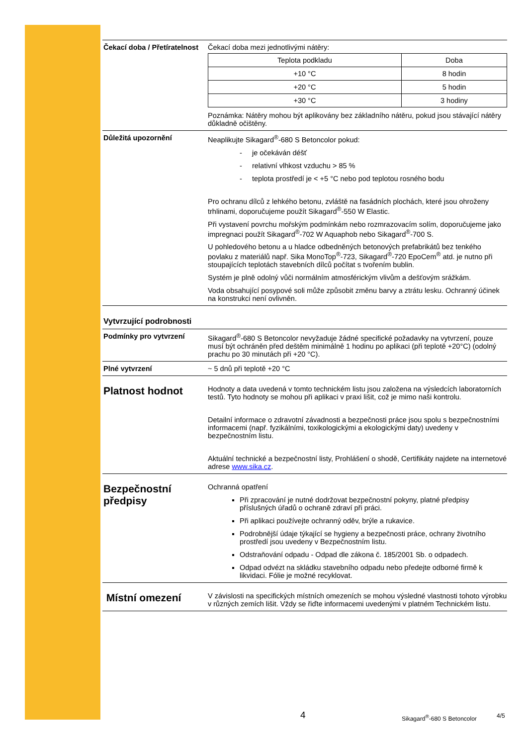Čekací doba / Přetíratelnost
Čekací doba mezi jednotlivými nátěry:
| Teplota podkladu | Doba |
| +10 °C | 8 hodin |
| +20 °C | 5 hodin |
| +30 °C | 3 hodiny |
Poznámka: Nátěry mohou být aplikovány bez základního nátěru, pokud jsou stávající nátěry důkladně očištěny.
Důležitá upozornění Neaplikujte Sikagard<sup>®</sup>-680 S Betoncolor pokud:
- je očekáván déšť
- relativní vlhkost vzduchu > 85 %
- teplota prostředí je < +5 °C nebo pod teplotou rosného bodu
Pro ochranu dílců z lehkého betonu, zvláště na fasádních plochách, které jsou ohroženy trhlinami, doporučujeme použít Sikagard<sup>®</sup>-550 W Elastic.
Při vystavení povrchu mořským podmínkám nebo rozmrazovacím solím, doporučujeme jako impregnaci použít Sikagard<sup>®</sup>-702 W Aquaphob nebo Sikagard<sup>®</sup>-700 S.
U pohledového betonu a u hladce odbedněných betonových prefabrikátů bez tenkého povlaku z materiálů např. Sika MonoTop<sup>®</sup>-723, Sikagard<sup>®</sup>-720 EpoCem<sup>®</sup> atd. je nutno při stoupajících teplotách stavebních dílců počítat s tvořením bublin.
Systém je plně odolný vůči normálním atmosférickým vlivům a dešťovým srážkám.
Voda obsahující posypové soli může způsobit změnu barvy a ztrátu lesku. Ochranný účinek na konstrukci není ovlivněn.
Vytvrzující podrobnosti
Podmínky pro vytvrzení Sikagard<sup>®</sup>-680 S Betoncolor nevyžaduje žádné specifické požadavky na vytvrzení, pouze musí být ochráněn před deštěm minimálně 1 hodinu po aplikaci (při teplotě +20°C) (odolný prachu po 30 minutách při +20 °C).
Plné vytvrzení ~ 5 dnů při teplotě +20 °C
Platnost hodnot
Hodnoty a data uvedená v tomto technickém listu jsou založena na výsledcích laboratorních testů. Tyto hodnoty se mohou při aplikaci v praxi lišit, což je mimo naši kontrolu.
Detailní informace o zdravotní závadnosti a bezpečnosti práce jsou spolu s bezpečnostními informacemi (např. fyzikálními, toxikologickými a ekologickými daty) uvedeny v bezpečnostním listu.
Aktuální technické a bezpečnostní listy, Prohlášení o shodě, Certifikáty najdete na internetové adrese www.sika.cz.
Bezpečnostní předpisy
Ochranná opatření
Při zpracování je nutné dodržovat bezpečnostní pokyny, platné předpisy příslušných úřadů o ochraně zdraví při práci.
Při aplikaci používejte ochranný oděv, brýle a rukavice.
Podrobnější údaje týkající se hygieny a bezpečnosti práce, ochrany životního prostředí jsou uvedeny v Bezpečnostním listu.
Odstraňování odpadu - Odpad dle zákona č. 185/2001 Sb. o odpadech.
Odpad odvézt na skládku stavebního odpadu nebo předejte odborné firmě k likvidaci. Fólie je možné recyklovat.
Místní omezení
V závislosti na specifických místních omezeních se mohou výsledné vlastnosti tohoto výrobku v různých zemích lišit. Vždy se řiďte informacemi uvedenými v platném Technickém listu.
4 Sikagard<sup>®</sup>-680 S Betoncolor 4/5